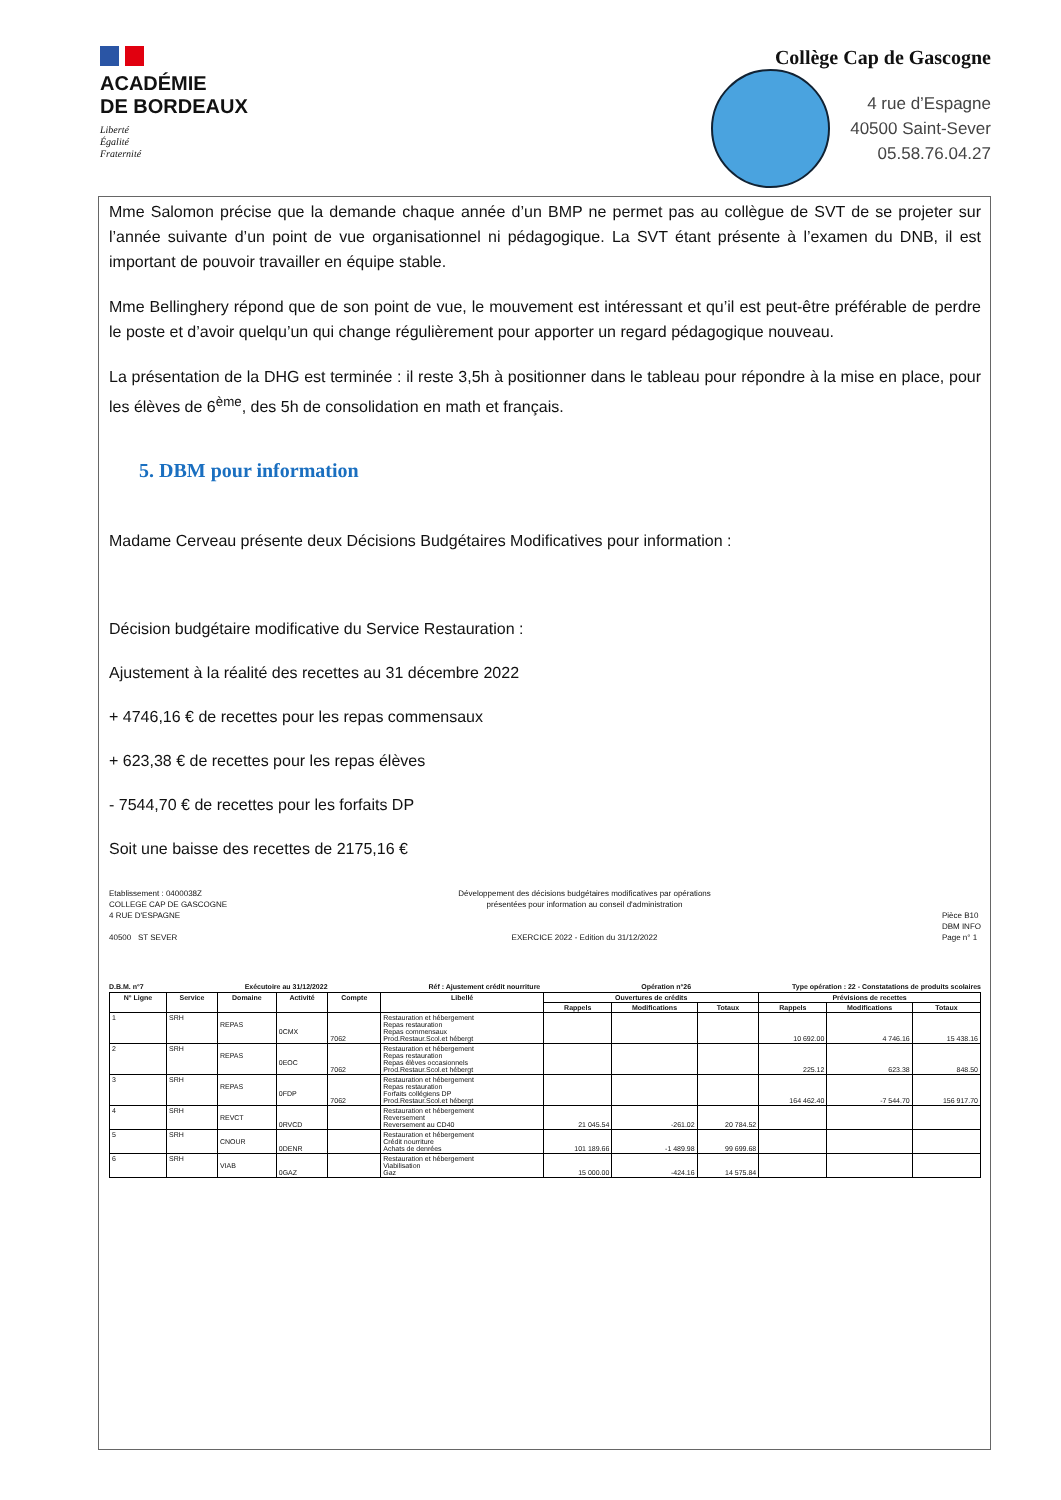ACADÉMIE
DE BORDEAUX
Liberté
Égalité
Fraternité
Collège Cap de Gascogne
4 rue d’Espagne
40500 Saint-Sever
05.58.76.04.27
Mme Salomon précise que la demande chaque année d’un BMP ne permet pas au collègue de SVT de se projeter sur l’année suivante d’un point de vue organisationnel ni pédagogique. La SVT étant présente à l’examen du DNB, il est important de pouvoir travailler en équipe stable.
Mme Bellinghery répond que de son point de vue, le mouvement est intéressant et qu’il est peut-être préférable de perdre le poste et d’avoir quelqu’un qui change régulièrement pour apporter un regard pédagogique nouveau.
La présentation de la DHG est terminée : il reste 3,5h à positionner dans le tableau pour répondre à la mise en place, pour les élèves de 6<sup>ème</sup>, des 5h de consolidation en math et français.
5. DBM pour information
Madame Cerveau présente deux Décisions Budgétaires Modificatives pour information :
Décision budgétaire modificative du Service Restauration :
Ajustement à la réalité des recettes au 31 décembre 2022
+ 4746,16 € de recettes pour les repas commensaux
+ 623,38 € de recettes pour les repas élèves
- 7544,70 € de recettes pour les forfaits DP
Soit une baisse des recettes de 2175,16 €
Etablissement : 0400038Z
COLLEGE CAP DE GASCOGNE
4 RUE D'ESPAGNE
40500 ST SEVER
Développement des décisions budgétaires modificatives par opérations
présentées pour information au conseil d'administration
EXERCICE 2022 - Edition du 31/12/2022
Pièce B10
DBM INFO
Page n° 1
D.B.M. n°7 Exécutoire au 31/12/2022 Réf : Ajustement crédit nourriture Opération n°26 Type opération : 22 - Constatations de produits scolaires
| N° Ligne | Service | Domaine | Activité | Compte | Libellé | Ouvertures de crédits | | | Prévisions de recettes | | |
| --- | --- | --- | --- | --- | --- | --- | --- | --- | --- | --- | --- |
| | | | | | | Rappels | Modifications | Totaux | Rappels | Modifications | Totaux |
| 1 | SRH | REPAS | 0CMX | 7062 | Restauration et hébergement Repas restauration Repas commensaux Prod.Restaur.Scol.et hébergt | | | | 10 692.00 | 4 746.16 | 15 438.16 |
| 2 | SRH | REPAS | 0EOC | 7062 | Restauration et hébergement Repas restauration Repas élèves occasionnels Prod.Restaur.Scol.et hébergt | | | | 225.12 | 623.38 | 848.50 |
| 3 | SRH | REPAS | 0FDP | 7062 | Restauration et hébergement Repas restauration Forfaits collégiens DP Prod.Restaur.Scol.et hébergt | | | | 164 462.40 | -7 544.70 | 156 917.70 |
| 4 | SRH | REVCT | 0RVCD | | Restauration et hébergement Reversement Reversement au CD40 | 21 045.54 | -261.02 | 20 784.52 | | | |
| 5 | SRH | CNOUR | 0DENR | | Restauration et hébergement Crédit nourriture Achats de denrées | 101 189.66 | -1 489.98 | 99 699.68 | | | |
| 6 | SRH | VIAB | 0GAZ | | Restauration et hébergement Viabilisation Gaz | 15 000.00 | -424.16 | 14 575.84 | | | |